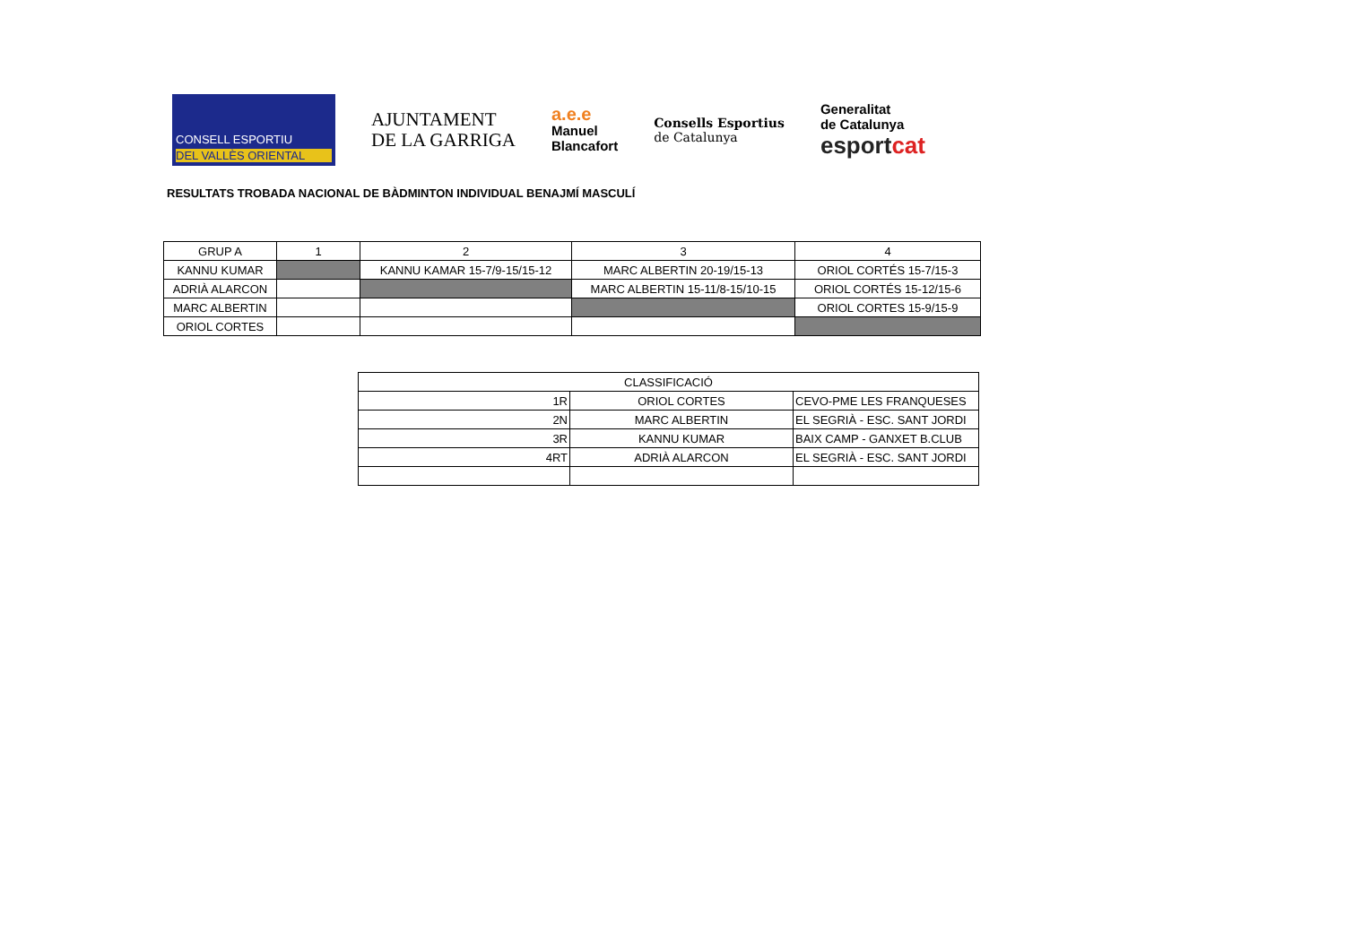CONSELL ESPORTIU
DEL VALLÈS ORIENTAL
AJUNTAMENT
DE LA GARRIGA
a.e.e
Manuel
Blancafort
Consells Esportius
de Catalunya
Generalitat
de Catalunya
esportcat
RESULTATS TROBADA NACIONAL DE BÀDMINTON INDIVIDUAL BENAJMÍ MASCULÍ
| GRUP A | 1 | 2 | 3 | 4 |
| KANNU KUMAR | | KANNU KAMAR 15-7/9-15/15-12 | MARC ALBERTIN 20-19/15-13 | ORIOL CORTÉS 15-7/15-3 |
| ADRIÀ ALARCON | | | MARC ALBERTIN 15-11/8-15/10-15 | ORIOL CORTÉS 15-12/15-6 |
| MARC ALBERTIN | | | | ORIOL CORTES 15-9/15-9 |
| ORIOL CORTES | | | | |
| CLASSIFICACIÓ | | |
| 1R | ORIOL CORTES | CEVO-PME LES FRANQUESES |
| 2N | MARC ALBERTIN | EL SEGRIÀ - ESC. SANT JORDI |
| 3R | KANNU KUMAR | BAIX CAMP - GANXET B.CLUB |
| 4RT | ADRIÀ ALARCON | EL SEGRIÀ - ESC. SANT JORDI |